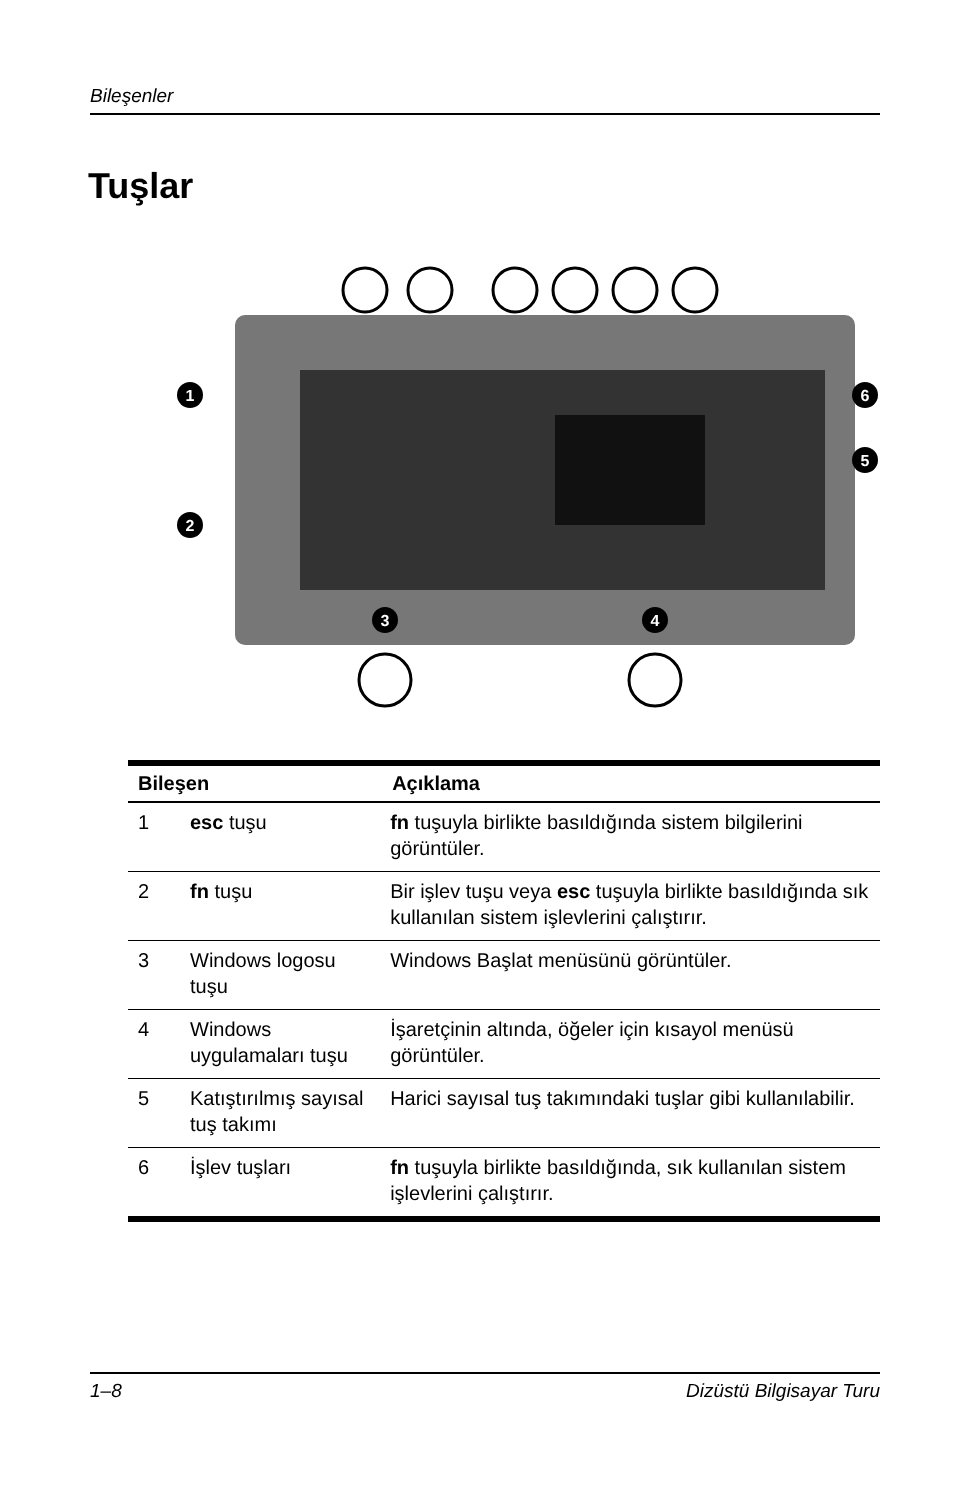Bileşenler
Tuşlar
1
2
3
4
5
6
| Bileşen | | Açıklama |
| --- | --- | --- |
| 1 | esc tuşu | fn tuşuyla birlikte basıldığında sistem bilgilerini görüntüler. |
| 2 | fn tuşu | Bir işlev tuşu veya esc tuşuyla birlikte basıldığında sık kullanılan sistem işlevlerini çalıştırır. |
| 3 | Windows logosu tuşu | Windows Başlat menüsünü görüntüler. |
| 4 | Windows uygulamaları tuşu | İşaretçinin altında, öğeler için kısayol menüsü görüntüler. |
| 5 | Katıştırılmış sayısal tuş takımı | Harici sayısal tuş takımındaki tuşlar gibi kullanılabilir. |
| 6 | İşlev tuşları | fn tuşuyla birlikte basıldığında, sık kullanılan sistem işlevlerini çalıştırır. |
1–8 Dizüstü Bilgisayar Turu